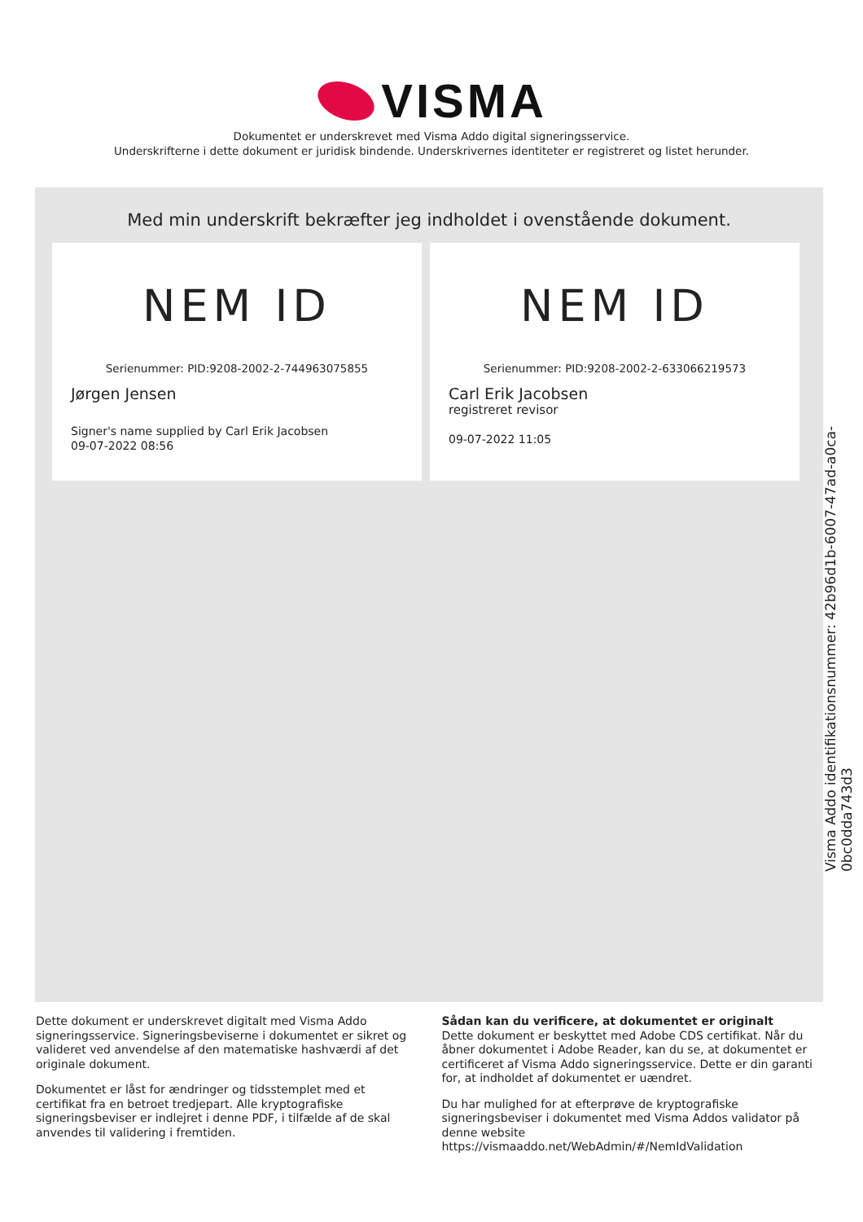VISMA
Dokumentet er underskrevet med Visma Addo digital signeringsservice.
Underskrifterne i dette dokument er juridisk bindende. Underskrivernes identiteter er registreret og listet herunder.
Med min underskrift bekræfter jeg indholdet i ovenstående dokument.
NEM ID
Serienummer: PID:9208-2002-2-744963075855
Jørgen Jensen
Signer's name supplied by Carl Erik Jacobsen
09-07-2022 08:56
NEM ID
Serienummer: PID:9208-2002-2-633066219573
Carl Erik Jacobsen
registreret revisor
09-07-2022 11:05
Dette dokument er underskrevet digitalt med Visma Addo signeringsservice. Signeringsbeviserne i dokumentet er sikret og valideret ved anvendelse af den matematiske hashværdi af det originale dokument.
Dokumentet er låst for ændringer og tidsstemplet med et certifikat fra en betroet tredjepart. Alle kryptografiske signeringsbeviser er indlejret i denne PDF, i tilfælde af de skal anvendes til validering i fremtiden.
Sådan kan du verificere, at dokumentet er originalt
Dette dokument er beskyttet med Adobe CDS certifikat. Når du åbner dokumentet i Adobe Reader, kan du se, at dokumentet er certificeret af Visma Addo signeringsservice. Dette er din garanti for, at indholdet af dokumentet er uændret.
Du har mulighed for at efterprøve de kryptografiske signeringsbeviser i dokumentet med Visma Addos validator på denne website https://vismaaddo.net/WebAdmin/#/NemIdValidation
Visma Addo identifikationsnummer: 42b96d1b-6007-47ad-a0ca-0bc0dda743d3